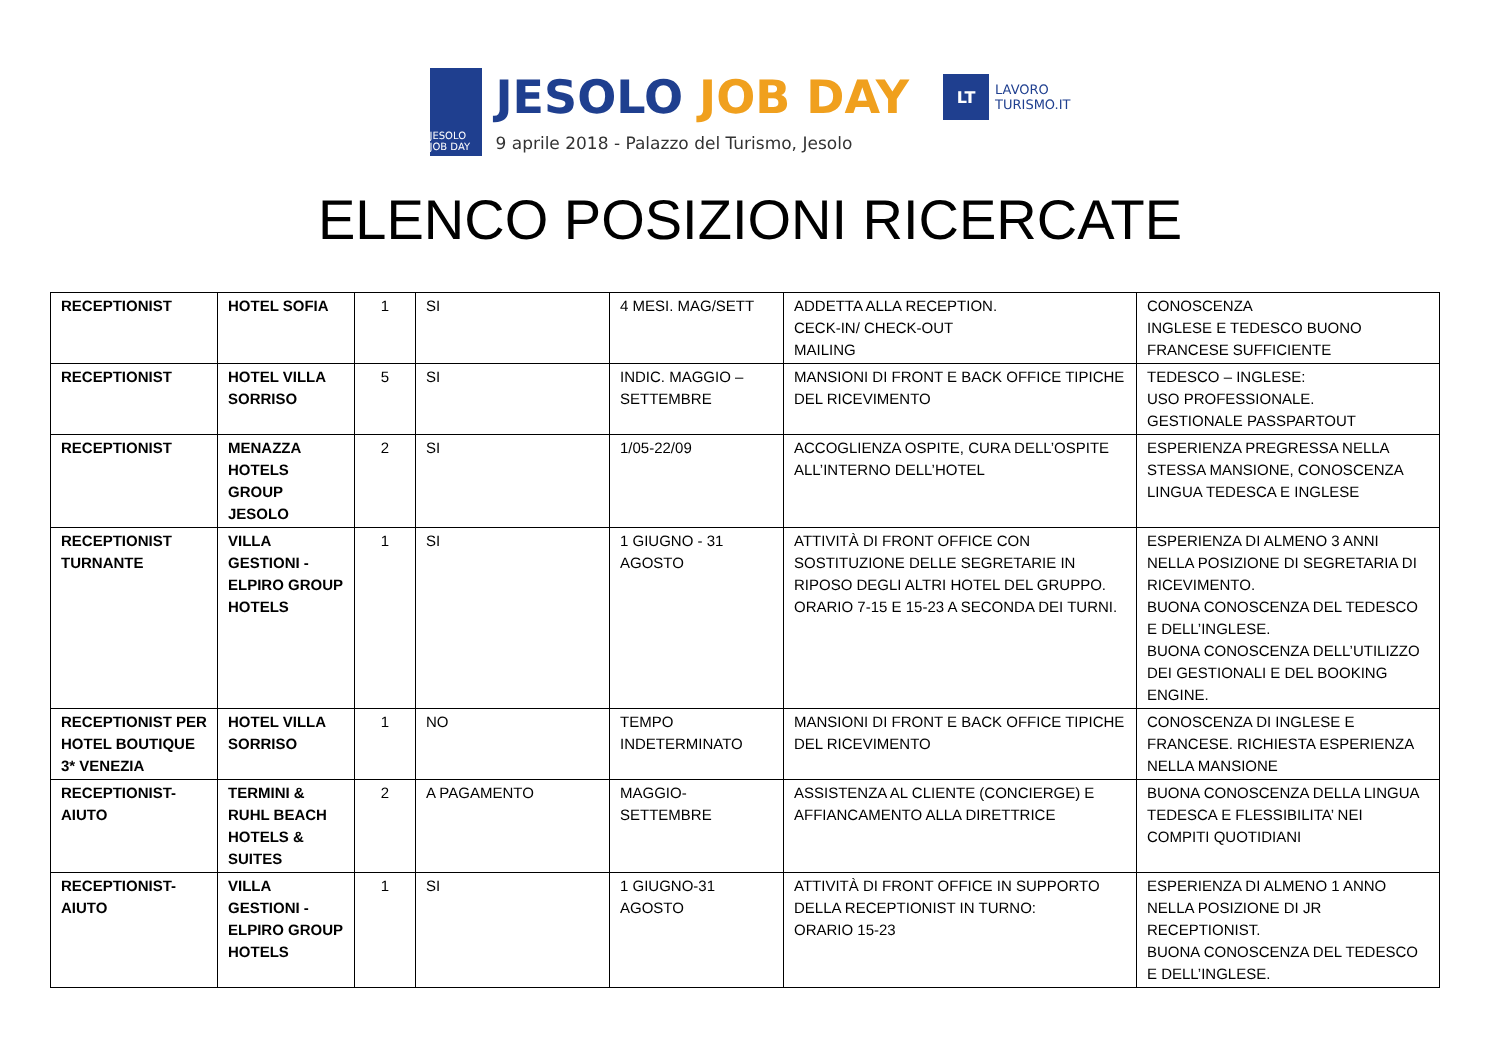JESOLO JOB DAY
JESOLO JOB DAY
9 aprile 2018 - Palazzo del Turismo, Jesolo
LT
LAVORO
TURISMO.IT
ELENCO POSIZIONI RICERCATE
| RECEPTIONIST | HOTEL SOFIA | 1 | SI | 4 MESI. MAG/SETT | ADDETTA ALLA RECEPTION. CECK-IN/ CHECK-OUT MAILING | CONOSCENZA INGLESE E TEDESCO BUONO FRANCESE SUFFICIENTE |
| RECEPTIONIST | HOTEL VILLA SORRISO | 5 | SI | INDIC. MAGGIO – SETTEMBRE | MANSIONI DI FRONT E BACK OFFICE TIPICHE DEL RICEVIMENTO | TEDESCO – INGLESE: USO PROFESSIONALE. GESTIONALE PASSPARTOUT |
| RECEPTIONIST | MENAZZA HOTELS GROUP JESOLO | 2 | SI | 1/05-22/09 | ACCOGLIENZA OSPITE, CURA DELL’OSPITE ALL’INTERNO DELL’HOTEL | ESPERIENZA PREGRESSA NELLA STESSA MANSIONE, CONOSCENZA LINGUA TEDESCA E INGLESE |
| RECEPTIONIST TURNANTE | VILLA GESTIONI -ELPIRO GROUP HOTELS | 1 | SI | 1 GIUGNO - 31 AGOSTO | ATTIVITÀ DI FRONT OFFICE CON SOSTITUZIONE DELLE SEGRETARIE IN RIPOSO DEGLI ALTRI HOTEL DEL GRUPPO. ORARIO 7-15 E 15-23 A SECONDA DEI TURNI. | ESPERIENZA DI ALMENO 3 ANNI NELLA POSIZIONE DI SEGRETARIA DI RICEVIMENTO. BUONA CONOSCENZA DEL TEDESCO E DELL’INGLESE. BUONA CONOSCENZA DELL’UTILIZZO DEI GESTIONALI E DEL BOOKING ENGINE. |
| RECEPTIONIST PER HOTEL BOUTIQUE 3* VENEZIA | HOTEL VILLA SORRISO | 1 | NO | TEMPO INDETERMINATO | MANSIONI DI FRONT E BACK OFFICE TIPICHE DEL RICEVIMENTO | CONOSCENZA DI INGLESE E FRANCESE. RICHIESTA ESPERIENZA NELLA MANSIONE |
| RECEPTIONIST-AIUTO | TERMINI & RUHL BEACH HOTELS & SUITES | 2 | A PAGAMENTO | MAGGIO-SETTEMBRE | ASSISTENZA AL CLIENTE (CONCIERGE) E AFFIANCAMENTO ALLA DIRETTRICE | BUONA CONOSCENZA DELLA LINGUA TEDESCA E FLESSIBILITA’ NEI COMPITI QUOTIDIANI |
| RECEPTIONIST-AIUTO | VILLA GESTIONI -ELPIRO GROUP HOTELS | 1 | SI | 1 GIUGNO-31 AGOSTO | ATTIVITÀ DI FRONT OFFICE IN SUPPORTO DELLA RECEPTIONIST IN TURNO: ORARIO 15-23 | ESPERIENZA DI ALMENO 1 ANNO NELLA POSIZIONE DI JR RECEPTIONIST. BUONA CONOSCENZA DEL TEDESCO E DELL’INGLESE. |